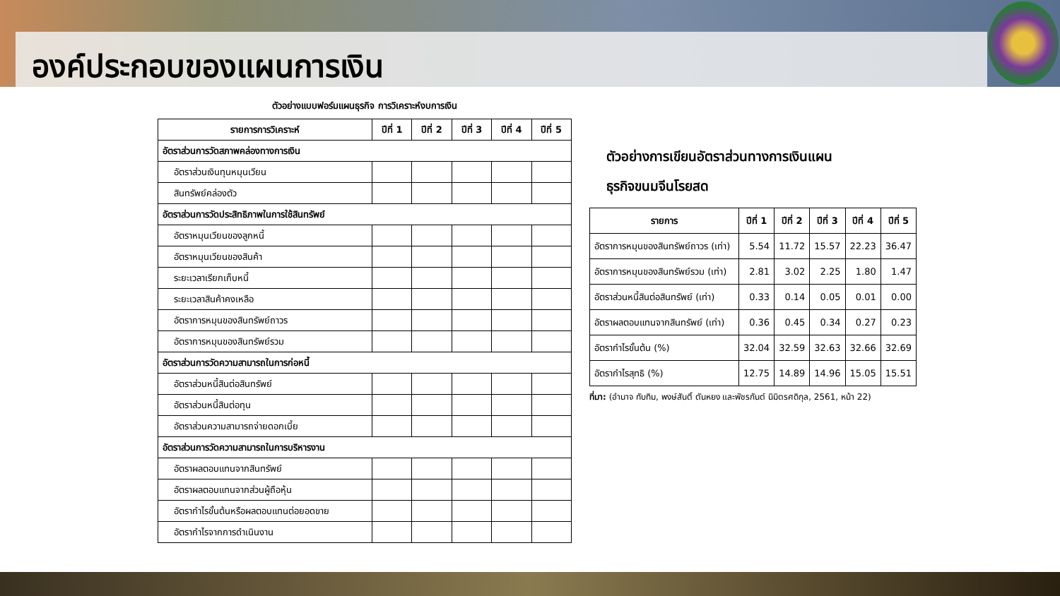องค์ประกอบของแผนการเงิน
ตัวอย่างแบบฟอร์มแผนธุรกิจ การวิเคราะห์งบการเงิน
| รายการการวิเคราะห์ | ปีที่ 1 | ปีที่ 2 | ปีที่ 3 | ปีที่ 4 | ปีที่ 5 |
| --- | --- | --- | --- | --- | --- |
| อัตราส่วนการวัดสภาพคล่องทางการเงิน | | | | | |
| อัตราส่วนเงินทุนหมุนเวียน | | | | | |
| สินทรัพย์คล่องตัว | | | | | |
| อัตราส่วนการวัดประสิทธิภาพในการใช้สินทรัพย์ | | | | | |
| อัตราหมุนเวียนของลูกหนี้ | | | | | |
| อัตราหมุนเวียนของสินค้า | | | | | |
| ระยะเวลาเรียกเก็บหนี้ | | | | | |
| ระยะเวลาสินค้าคงเหลือ | | | | | |
| อัตราการหมุนของสินทรัพย์ถาวร | | | | | |
| อัตราการหมุนของสินทรัพย์รวม | | | | | |
| อัตราส่วนการวัดความสามารถในการก่อหนี้ | | | | | |
| อัตราส่วนหนี้สินต่อสินทรัพย์ | | | | | |
| อัตราส่วนหนี้สินต่อทุน | | | | | |
| อัตราส่วนความสามารถจ่ายดอกเบี้ย | | | | | |
| อัตราส่วนการวัดความสามารถในการบริหารงาน | | | | | |
| อัตราผลตอบแทนจากสินทรัพย์ | | | | | |
| อัตราผลตอบแทนจากส่วนผู้ถือหุ้น | | | | | |
| อัตรากำไรขั้นต้นหรือผลตอบแทนต่อยอดขาย | | | | | |
| อัตรากำไรจากการดำเนินงาน | | | | | |
ตัวอย่างการเขียนอัตราส่วนทางการเงินแผน
ธุรกิจขนมจีนโรยสด
| รายการ | ปีที่ 1 | ปีที่ 2 | ปีที่ 3 | ปีที่ 4 | ปีที่ 5 |
| --- | --- | --- | --- | --- | --- |
| อัตราการหมุนของสินทรัพย์ถาวร (เท่า) | 5.54 | 11.72 | 15.57 | 22.23 | 36.47 |
| อัตราการหมุนของสินทรัพย์รวม (เท่า) | 2.81 | 3.02 | 2.25 | 1.80 | 1.47 |
| อัตราส่วนหนี้สินต่อสินทรัพย์ (เท่า) | 0.33 | 0.14 | 0.05 | 0.01 | 0.00 |
| อัตราผลตอบแทนจากสินทรัพย์ (เท่า) | 0.36 | 0.45 | 0.34 | 0.27 | 0.23 |
| อัตรากำไรขั้นต้น (%) | 32.04 | 32.59 | 32.63 | 32.66 | 32.69 |
| อัตรากำไรสุทธิ (%) | 12.75 | 14.89 | 14.96 | 15.05 | 15.51 |
ที่มา: (อำนาจ ทับทิม, พงษ์สันติ์ ตันหยง และพัชรกันต์ นิมิตรศดิกุล, 2561, หน้า 22)